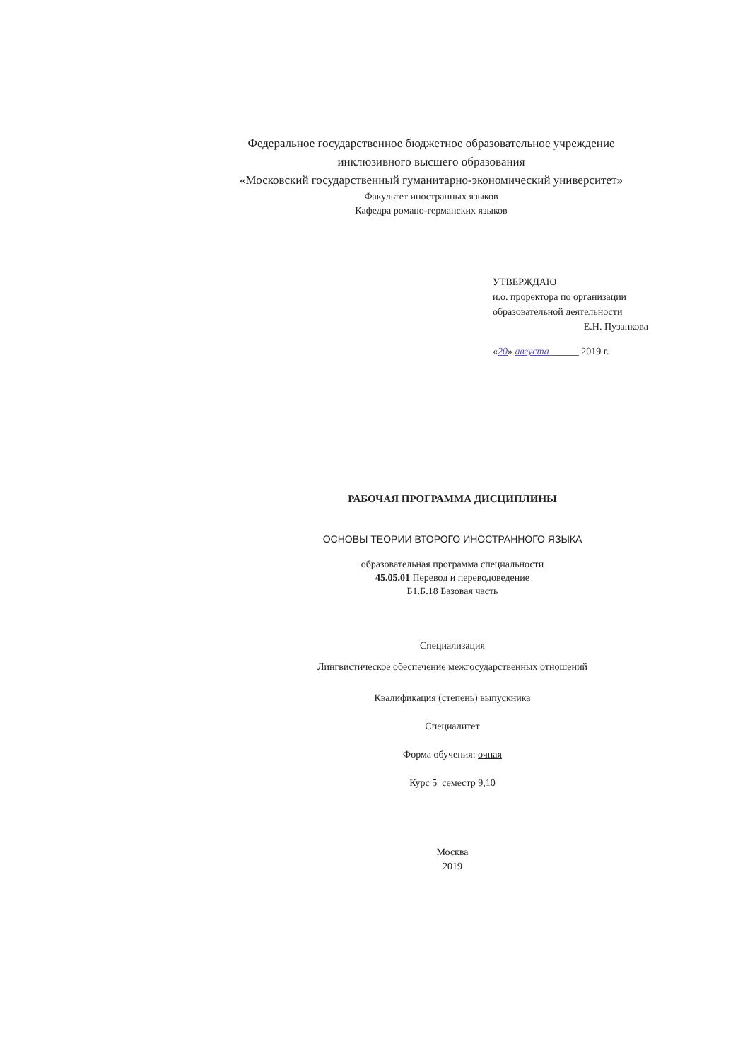Федеральное государственное бюджетное образовательное учреждение
инклюзивного высшего образования
«Московский государственный гуманитарно-экономический университет»
Факультет иностранных языков
Кафедра романо-германских языков
УТВЕРЖДАЮ
и.о. проректора по организации
образовательной деятельности
Е.Н. Пузанкова
«20» августа______ 2019 г.
РАБОЧАЯ ПРОГРАММА ДИСЦИПЛИНЫ
ОСНОВЫ ТЕОРИИ ВТОРОГО ИНОСТРАННОГО ЯЗЫКА
образовательная программа специальности
45.05.01 Перевод и переводоведение
Б1.Б.18 Базовая часть
Специализация
Лингвистическое обеспечение межгосударственных отношений
Квалификация (степень) выпускника
Специалитет
Форма обучения: очная
Курс 5 семестр 9,10
Москва
2019